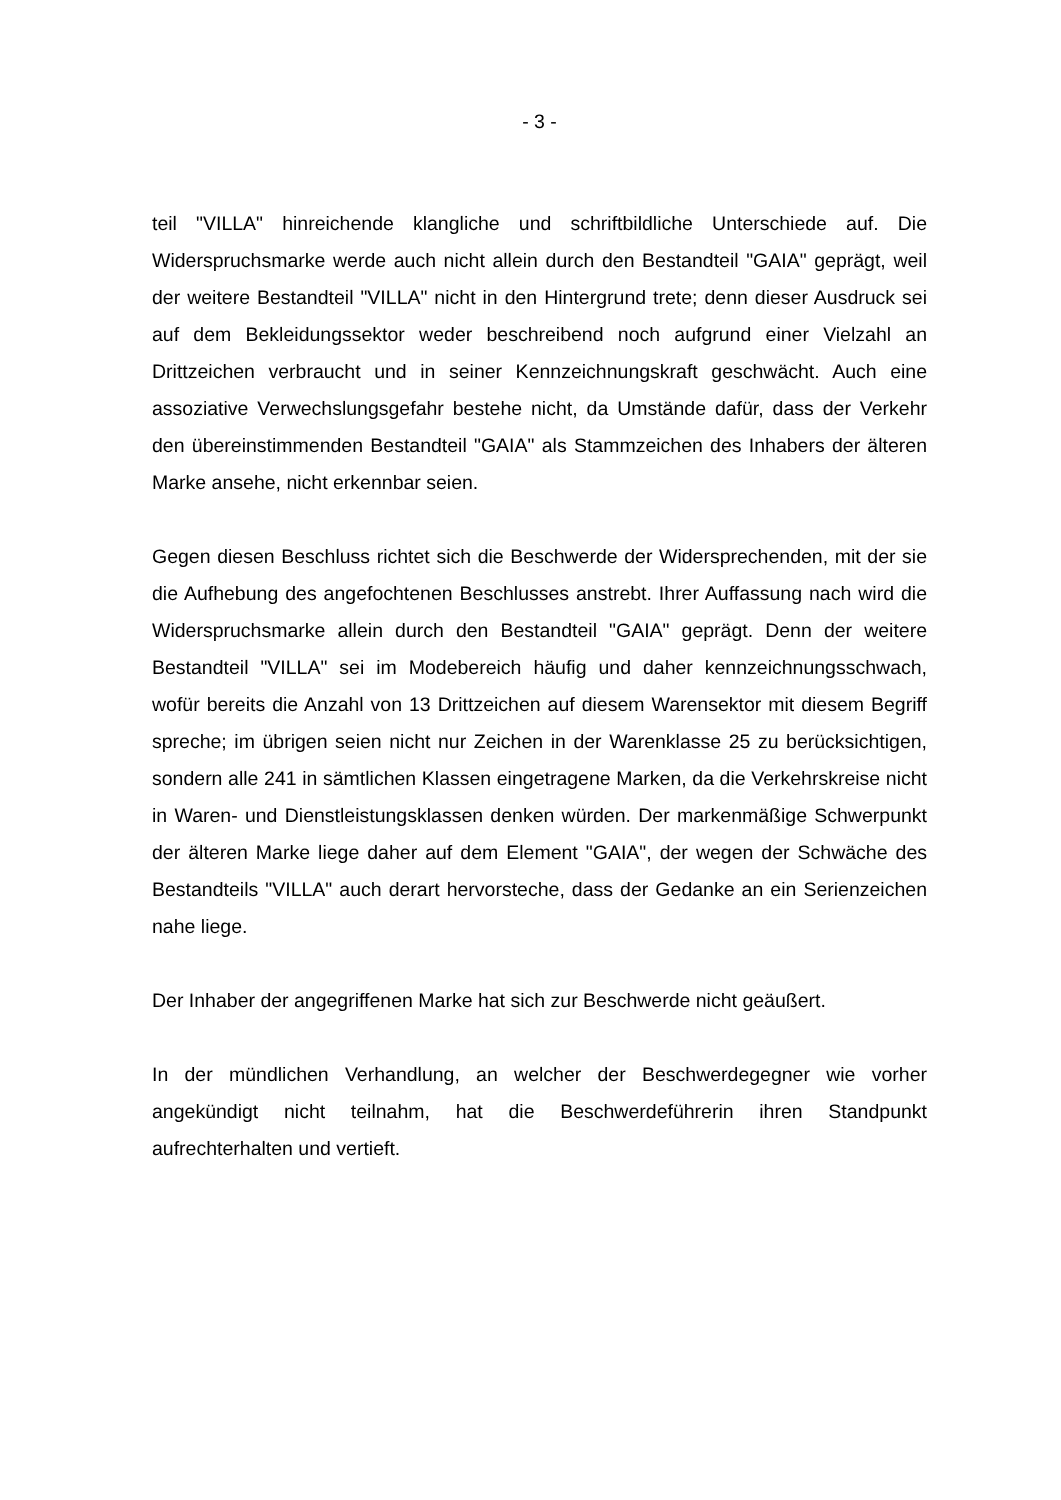- 3 -
teil "VILLA" hinreichende klangliche und schriftbildliche Unterschiede auf. Die Widerspruchsmarke werde auch nicht allein durch den Bestandteil "GAIA" geprägt, weil der weitere Bestandteil "VILLA" nicht in den Hintergrund trete; denn dieser Ausdruck sei auf dem Bekleidungssektor weder beschreibend noch aufgrund einer Vielzahl an Drittzeichen verbraucht und in seiner Kennzeichnungskraft geschwächt. Auch eine assoziative Verwechslungsgefahr bestehe nicht, da Umstände dafür, dass der Verkehr den übereinstimmenden Bestandteil "GAIA" als Stammzeichen des Inhabers der älteren Marke ansehe, nicht erkennbar seien.
Gegen diesen Beschluss richtet sich die Beschwerde der Widersprechenden, mit der sie die Aufhebung des angefochtenen Beschlusses anstrebt. Ihrer Auffassung nach wird die Widerspruchsmarke allein durch den Bestandteil "GAIA" geprägt. Denn der weitere Bestandteil "VILLA" sei im Modebereich häufig und daher kennzeichnungsschwach, wofür bereits die Anzahl von 13 Drittzeichen auf diesem Warensektor mit diesem Begriff spreche; im übrigen seien nicht nur Zeichen in der Warenklasse 25 zu berücksichtigen, sondern alle 241 in sämtlichen Klassen eingetragene Marken, da die Verkehrskreise nicht in Waren- und Dienstleistungsklassen denken würden. Der markenmäßige Schwerpunkt der älteren Marke liege daher auf dem Element "GAIA", der wegen der Schwäche des Bestandteils "VILLA" auch derart hervorsteche, dass der Gedanke an ein Serienzeichen nahe liege.
Der Inhaber der angegriffenen Marke hat sich zur Beschwerde nicht geäußert.
In der mündlichen Verhandlung, an welcher der Beschwerdegegner wie vorher angekündigt nicht teilnahm, hat die Beschwerdeführerin ihren Standpunkt aufrechterhalten und vertieft.